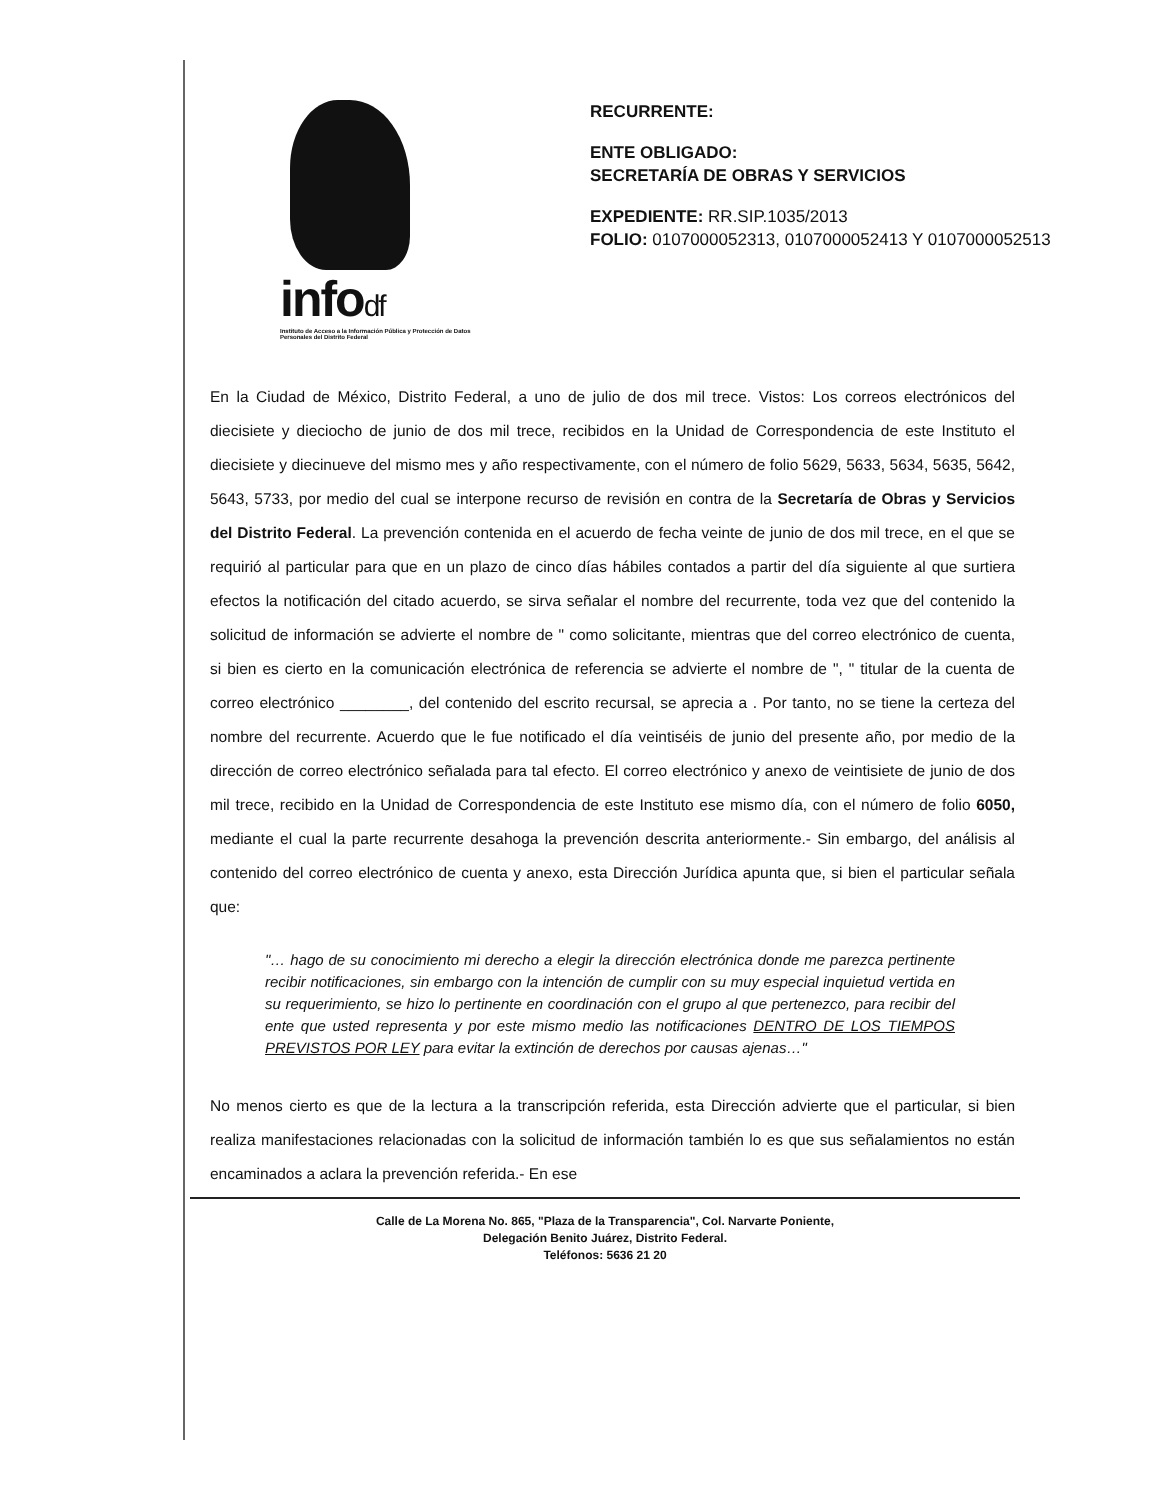infodf
Instituto de Acceso a la Información Pública y Protección de Datos Personales del Distrito Federal
RECURRENTE:
ENTE OBLIGADO:
SECRETARÍA DE OBRAS Y SERVICIOS
EXPEDIENTE: RR.SIP.1035/2013
FOLIO: 0107000052313, 0107000052413 Y 0107000052513
En la Ciudad de México, Distrito Federal, a uno de julio de dos mil trece. Vistos: Los correos electrónicos del diecisiete y dieciocho de junio de dos mil trece, recibidos en la Unidad de Correspondencia de este Instituto el diecisiete y diecinueve del mismo mes y año respectivamente, con el número de folio 5629, 5633, 5634, 5635, 5642, 5643, 5733, por medio del cual se interpone recurso de revisión en contra de la Secretaría de Obras y Servicios del Distrito Federal. La prevención contenida en el acuerdo de fecha veinte de junio de dos mil trece, en el que se requirió al particular para que en un plazo de cinco días hábiles contados a partir del día siguiente al que surtiera efectos la notificación del citado acuerdo, se sirva señalar el nombre del recurrente, toda vez que del contenido la solicitud de información se advierte el nombre de " como solicitante, mientras que del correo electrónico de cuenta, si bien es cierto en la comunicación electrónica de referencia se advierte el nombre de ", " titular de la cuenta de correo electrónico ________, del contenido del escrito recursal, se aprecia a . Por tanto, no se tiene la certeza del nombre del recurrente. Acuerdo que le fue notificado el día veintiséis de junio del presente año, por medio de la dirección de correo electrónico señalada para tal efecto. El correo electrónico y anexo de veintisiete de junio de dos mil trece, recibido en la Unidad de Correspondencia de este Instituto ese mismo día, con el número de folio 6050, mediante el cual la parte recurrente desahoga la prevención descrita anteriormente.- Sin embargo, del análisis al contenido del correo electrónico de cuenta y anexo, esta Dirección Jurídica apunta que, si bien el particular señala que:
"… hago de su conocimiento mi derecho a elegir la dirección electrónica donde me parezca pertinente recibir notificaciones, sin embargo con la intención de cumplir con su muy especial inquietud vertida en su requerimiento, se hizo lo pertinente en coordinación con el grupo al que pertenezco, para recibir del ente que usted representa y por este mismo medio las notificaciones DENTRO DE LOS TIEMPOS PREVISTOS POR LEY para evitar la extinción de derechos por causas ajenas…"
No menos cierto es que de la lectura a la transcripción referida, esta Dirección advierte que el particular, si bien realiza manifestaciones relacionadas con la solicitud de información también lo es que sus señalamientos no están encaminados a aclara la prevención referida.- En ese
Calle de La Morena No. 865, "Plaza de la Transparencia", Col. Narvarte Poniente,
Delegación Benito Juárez, Distrito Federal.
Teléfonos: 5636 21 20